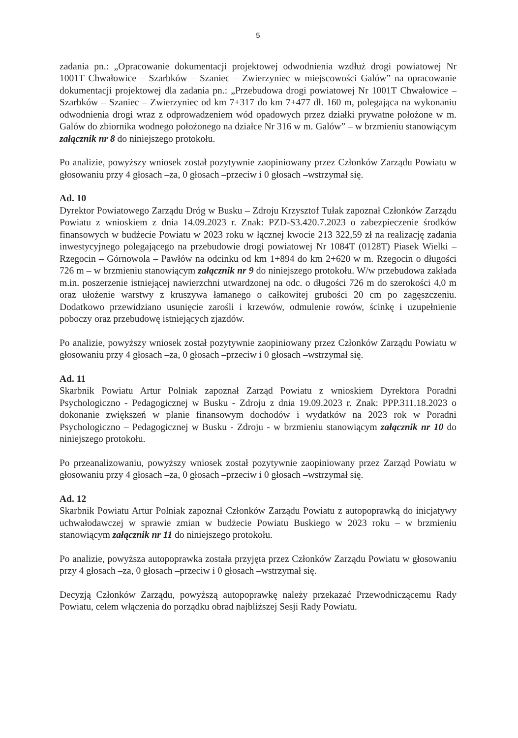5
zadania pn.: „Opracowanie dokumentacji projektowej odwodnienia wzdłuż drogi powiatowej Nr 1001T Chwałowice – Szarbków – Szaniec – Zwierzyniec w miejscowości Galów” na opracowanie dokumentacji projektowej dla zadania pn.: „Przebudowa drogi powiatowej Nr 1001T Chwałowice – Szarbków – Szaniec – Zwierzyniec od km 7+317 do km 7+477 dł. 160 m, polegająca na wykonaniu odwodnienia drogi wraz z odprowadzeniem wód opadowych przez działki prywatne położone w m. Galów do zbiornika wodnego położonego na działce Nr 316 w m. Galów” – w brzmieniu stanowiącym załącznik nr 8 do niniejszego protokołu.
Po analizie, powyższy wniosek został pozytywnie zaopiniowany przez Członków Zarządu Powiatu w głosowaniu przy 4 głosach –za, 0 głosach –przeciw i 0 głosach –wstrzymał się.
Ad. 10
Dyrektor Powiatowego Zarządu Dróg w Busku – Zdroju Krzysztof Tułak zapoznał Członków Zarządu Powiatu z wnioskiem z dnia 14.09.2023 r. Znak: PZD-S3.420.7.2023 o zabezpieczenie środków finansowych w budżecie Powiatu w 2023 roku w łącznej kwocie 213 322,59 zł na realizację zadania inwestycyjnego polegającego na przebudowie drogi powiatowej Nr 1084T (0128T) Piasek Wielki – Rzegocin – Górnowola – Pawłów na odcinku od km 1+894 do km 2+620 w m. Rzegocin o długości 726 m – w brzmieniu stanowiącym załącznik nr 9 do niniejszego protokołu. W/w przebudowa zakłada m.in. poszerzenie istniejącej nawierzchni utwardzonej na odc. o długości 726 m do szerokości 4,0 m oraz ułożenie warstwy z kruszywa łamanego o całkowitej grubości 20 cm po zagęszczeniu. Dodatkowo przewidziano usunięcie zarośli i krzewów, odmulenie rowów, ścinkę i uzupełnienie poboczy oraz przebudowę istniejących zjazdów.
Po analizie, powyższy wniosek został pozytywnie zaopiniowany przez Członków Zarządu Powiatu w głosowaniu przy 4 głosach –za, 0 głosach –przeciw i 0 głosach –wstrzymał się.
Ad. 11
Skarbnik Powiatu Artur Polniak zapoznał Zarząd Powiatu z wnioskiem Dyrektora Poradni Psychologiczno - Pedagogicznej w Busku - Zdroju z dnia 19.09.2023 r. Znak: PPP.311.18.2023 o dokonanie zwiększeń w planie finansowym dochodów i wydatków na 2023 rok w Poradni Psychologiczno – Pedagogicznej w Busku - Zdroju - w brzmieniu stanowiącym załącznik nr 10 do niniejszego protokołu.
Po przeanalizowaniu, powyższy wniosek został pozytywnie zaopiniowany przez Zarząd Powiatu w głosowaniu przy 4 głosach –za, 0 głosach –przeciw i 0 głosach –wstrzymał się.
Ad. 12
Skarbnik Powiatu Artur Polniak zapoznał Członków Zarządu Powiatu z autopoprawką do inicjatywy uchwałodawczej w sprawie zmian w budżecie Powiatu Buskiego w 2023 roku – w brzmieniu stanowiącym załącznik nr 11 do niniejszego protokołu.
Po analizie, powyższa autopoprawka została przyjęta przez Członków Zarządu Powiatu w głosowaniu przy 4 głosach –za, 0 głosach –przeciw i 0 głosach –wstrzymał się.
Decyzją Członków Zarządu, powyższą autopoprawkę należy przekazać Przewodniczącemu Rady Powiatu, celem włączenia do porządku obrad najbliższej Sesji Rady Powiatu.